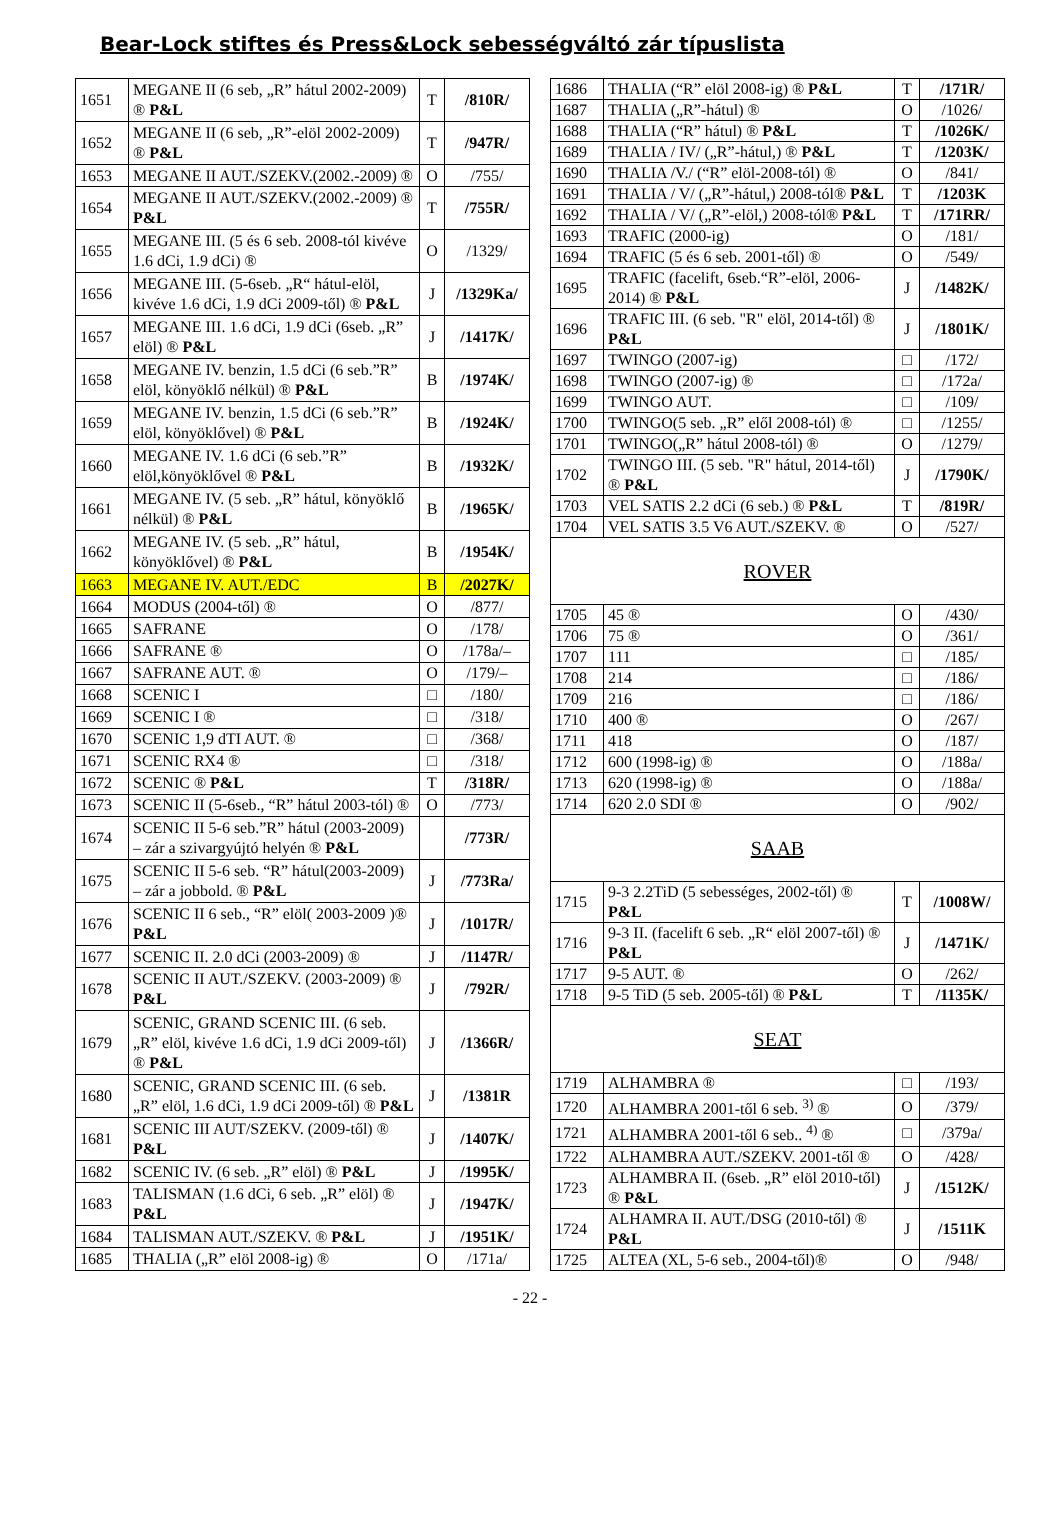Bear-Lock stiftes és Press&Lock sebességváltó zár típuslista
| 1651 | MEGANE II (6 seb, „R” hátul 2002-2009) ® P&L | T | /810R/ |
| 1652 | MEGANE II (6 seb, „R”-elöl 2002-2009) ® P&L | T | /947R/ |
| 1653 | MEGANE II AUT./SZEKV.(2002.-2009) ® | O | /755/ |
| 1654 | MEGANE II AUT./SZEKV.(2002.-2009) ® P&L | T | /755R/ |
| 1655 | MEGANE III. (5 és 6 seb. 2008-tól kivéve 1.6 dCi, 1.9 dCi) ® | O | /1329/ |
| 1656 | MEGANE III. (5-6seb. „R“ hátul-elöl, kivéve 1.6 dCi, 1.9 dCi 2009-től) ® P&L | J | /1329Ka/ |
| 1657 | MEGANE III. 1.6 dCi, 1.9 dCi (6seb. „R” elöl) ® P&L | J | /1417K/ |
| 1658 | MEGANE IV. benzin, 1.5 dCi (6 seb.”R” elöl, könyöklő nélkül) ® P&L | B | /1974K/ |
| 1659 | MEGANE IV. benzin, 1.5 dCi (6 seb.”R” elöl, könyöklővel) ® P&L | B | /1924K/ |
| 1660 | MEGANE IV. 1.6 dCi (6 seb.”R” elöl,könyöklővel ® P&L | B | /1932K/ |
| 1661 | MEGANE IV. (5 seb. „R” hátul, könyöklő nélkül) ® P&L | B | /1965K/ |
| 1662 | MEGANE IV. (5 seb. „R” hátul, könyöklővel) ® P&L | B | /1954K/ |
| 1663 | MEGANE IV. AUT./EDC | B | /2027K/ |
| 1664 | MODUS (2004-től) ® | O | /877/ |
| 1665 | SAFRANE | O | /178/ |
| 1666 | SAFRANE ® | O | /178a/– |
| 1667 | SAFRANE AUT. ® | O | /179/– |
| 1668 | SCENIC I | □ | /180/ |
| 1669 | SCENIC I ® | □ | /318/ |
| 1670 | SCENIC 1,9 dTI AUT. ® | □ | /368/ |
| 1671 | SCENIC RX4 ® | □ | /318/ |
| 1672 | SCENIC ® P&L | T | /318R/ |
| 1673 | SCENIC II (5-6seb., “R” hátul 2003-tól) ® | O | /773/ |
| 1674 | SCENIC II 5-6 seb.”R” hátul (2003-2009) – zár a szivargyújtó helyén ® P&L | | /773R/ |
| 1675 | SCENIC II 5-6 seb. “R” hátul(2003-2009) – zár a jobbold. ® P&L | J | /773Ra/ |
| 1676 | SCENIC II 6 seb., “R” elöl( 2003-2009 )® P&L | J | /1017R/ |
| 1677 | SCENIC II. 2.0 dCi (2003-2009) ® | J | /1147R/ |
| 1678 | SCENIC II AUT./SZEKV. (2003-2009) ® P&L | J | /792R/ |
| 1679 | SCENIC, GRAND SCENIC III. (6 seb. „R” elöl, kivéve 1.6 dCi, 1.9 dCi 2009-től) ® P&L | J | /1366R/ |
| 1680 | SCENIC, GRAND SCENIC III. (6 seb. „R” elöl, 1.6 dCi, 1.9 dCi 2009-től) ® P&L | J | /1381R |
| 1681 | SCENIC III AUT/SZEKV. (2009-től) ® P&L | J | /1407K/ |
| 1682 | SCENIC IV. (6 seb. „R” elöl) ® P&L | J | /1995K/ |
| 1683 | TALISMAN (1.6 dCi, 6 seb. „R” elöl) ® P&L | J | /1947K/ |
| 1684 | TALISMAN AUT./SZEKV. ® P&L | J | /1951K/ |
| 1685 | THALIA („R” elöl 2008-ig) ® | O | /171a/ |
| 1686 | THALIA (“R” elöl 2008-ig) ® P&L | T | /171R/ |
| 1687 | THALIA („R”-hátul) ® | O | /1026/ |
| 1688 | THALIA (“R” hátul) ® P&L | T | /1026K/ |
| 1689 | THALIA / IV/ („R”-hátul,) ® P&L | T | /1203K/ |
| 1690 | THALIA /V./ (“R” elöl-2008-tól) ® | O | /841/ |
| 1691 | THALIA / V/ („R”-hátul,) 2008-tól® P&L | T | /1203K |
| 1692 | THALIA / V/ („R”-elöl,) 2008-tól® P&L | T | /171RR/ |
| 1693 | TRAFIC (2000-ig) | O | /181/ |
| 1694 | TRAFIC (5 és 6 seb. 2001-től) ® | O | /549/ |
| 1695 | TRAFIC (facelift, 6seb.“R”-elöl, 2006-2014) ® P&L | J | /1482K/ |
| 1696 | TRAFIC III. (6 seb. "R" elöl, 2014-től) ® P&L | J | /1801K/ |
| 1697 | TWINGO (2007-ig) | □ | /172/ |
| 1698 | TWINGO (2007-ig) ® | □ | /172a/ |
| 1699 | TWINGO AUT. | □ | /109/ |
| 1700 | TWINGO(5 seb. „R” elől 2008-tól) ® | □ | /1255/ |
| 1701 | TWINGO(„R” hátul 2008-tól) ® | O | /1279/ |
| 1702 | TWINGO III. (5 seb. "R" hátul, 2014-től) ® P&L | J | /1790K/ |
| 1703 | VEL SATIS 2.2 dCi (6 seb.) ® P&L | T | /819R/ |
| 1704 | VEL SATIS 3.5 V6 AUT./SZEKV. ® | O | /527/ |
| ROVER | | | |
| 1705 | 45 ® | O | /430/ |
| 1706 | 75 ® | O | /361/ |
| 1707 | 111 | □ | /185/ |
| 1708 | 214 | □ | /186/ |
| 1709 | 216 | □ | /186/ |
| 1710 | 400 ® | O | /267/ |
| 1711 | 418 | O | /187/ |
| 1712 | 600 (1998-ig) ® | O | /188a/ |
| 1713 | 620 (1998-ig) ® | O | /188a/ |
| 1714 | 620 2.0 SDI ® | O | /902/ |
| SAAB | | | |
| 1715 | 9-3 2.2TiD (5 sebességes, 2002-től) ® P&L | T | /1008W/ |
| 1716 | 9-3 II. (facelift 6 seb. „R“ elöl 2007-től) ® P&L | J | /1471K/ |
| 1717 | 9-5 AUT. ® | O | /262/ |
| 1718 | 9-5 TiD (5 seb. 2005-től) ® P&L | T | /1135K/ |
| SEAT | | | |
| 1719 | ALHAMBRA ® | □ | /193/ |
| 1720 | ALHAMBRA 2001-től 6 seb. <sup>3)</sup> ® | O | /379/ |
| 1721 | ALHAMBRA 2001-től 6 seb.. <sup>4)</sup> ® | □ | /379a/ |
| 1722 | ALHAMBRA AUT./SZEKV. 2001-től ® | O | /428/ |
| 1723 | ALHAMBRA II. (6seb. „R” elöl 2010-től) ® P&L | J | /1512K/ |
| 1724 | ALHAMRA II. AUT./DSG (2010-től) ® P&L | J | /1511K |
| 1725 | ALTEA (XL, 5-6 seb., 2004-től)® | O | /948/ |
- 22 -